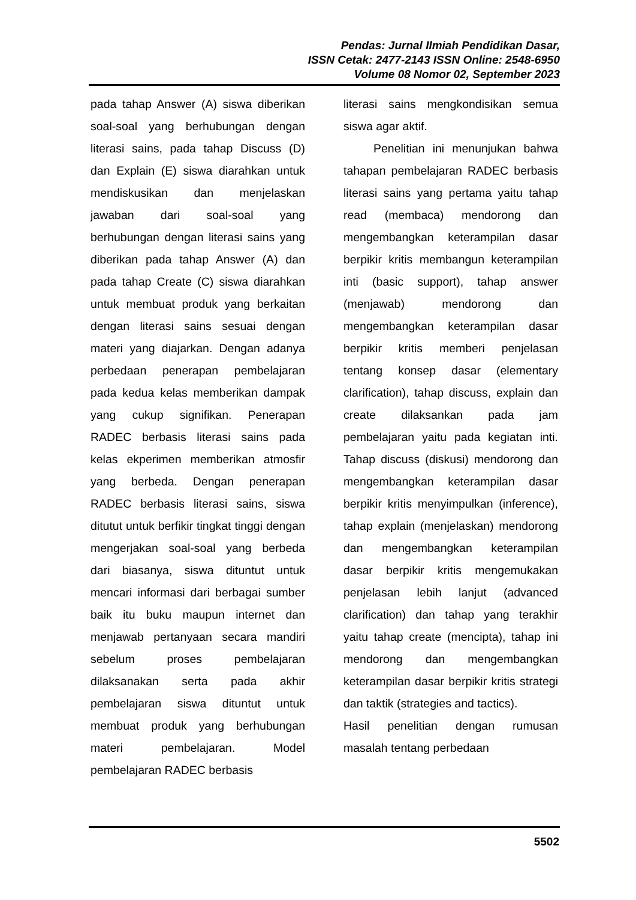Pendas: Jurnal Ilmiah Pendidikan Dasar,
ISSN Cetak: 2477-2143 ISSN Online: 2548-6950
Volume 08 Nomor 02, September 2023
pada tahap Answer (A) siswa diberikan soal-soal yang berhubungan dengan literasi sains, pada tahap Discuss (D) dan Explain (E) siswa diarahkan untuk mendiskusikan dan menjelaskan jawaban dari soal-soal yang berhubungan dengan literasi sains yang diberikan pada tahap Answer (A) dan pada tahap Create (C) siswa diarahkan untuk membuat produk yang berkaitan dengan literasi sains sesuai dengan materi yang diajarkan. Dengan adanya perbedaan penerapan pembelajaran pada kedua kelas memberikan dampak yang cukup signifikan. Penerapan RADEC berbasis literasi sains pada kelas ekperimen memberikan atmosfir yang berbeda. Dengan penerapan RADEC berbasis literasi sains, siswa ditutut untuk berfikir tingkat tinggi dengan mengerjakan soal-soal yang berbeda dari biasanya, siswa dituntut untuk mencari informasi dari berbagai sumber baik itu buku maupun internet dan menjawab pertanyaan secara mandiri sebelum proses pembelajaran dilaksanakan serta pada akhir pembelajaran siswa dituntut untuk membuat produk yang berhubungan materi pembelajaran. Model pembelajaran RADEC berbasis
literasi sains mengkondisikan semua siswa agar aktif.
Penelitian ini menunjukan bahwa tahapan pembelajaran RADEC berbasis literasi sains yang pertama yaitu tahap read (membaca) mendorong dan mengembangkan keterampilan dasar berpikir kritis membangun keterampilan inti (basic support), tahap answer (menjawab) mendorong dan mengembangkan keterampilan dasar berpikir kritis memberi penjelasan tentang konsep dasar (elementary clarification), tahap discuss, explain dan create dilaksankan pada jam pembelajaran yaitu pada kegiatan inti. Tahap discuss (diskusi) mendorong dan mengembangkan keterampilan dasar berpikir kritis menyimpulkan (inference), tahap explain (menjelaskan) mendorong dan mengembangkan keterampilan dasar berpikir kritis mengemukakan penjelasan lebih lanjut (advanced clarification) dan tahap yang terakhir yaitu tahap create (mencipta), tahap ini mendorong dan mengembangkan keterampilan dasar berpikir kritis strategi dan taktik (strategies and tactics).
Hasil penelitian dengan rumusan masalah tentang perbedaan
5502